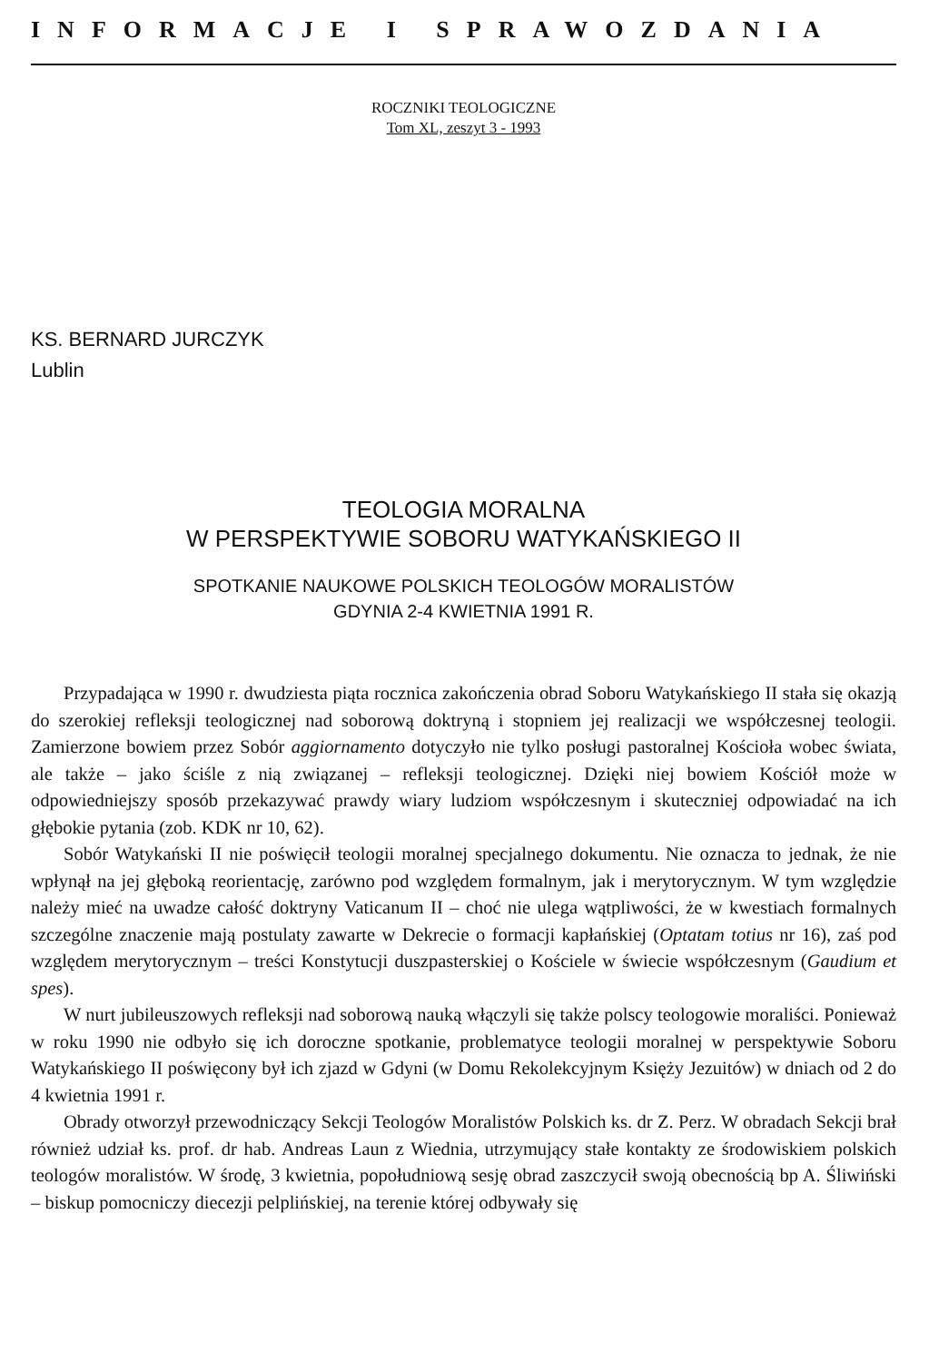INFORMACJE I SPRAWOZDANIA
ROCZNIKI TEOLOGICZNE
Tom XL, zeszyt 3 - 1993
KS. BERNARD JURCZYK
Lublin
TEOLOGIA MORALNA
W PERSPEKTYWIE SOBORU WATYKAŃSKIEGO II
SPOTKANIE NAUKOWE POLSKICH TEOLOGÓW MORALISTÓW
GDYNIA 2-4 KWIETNIA 1991 R.
Przypadająca w 1990 r. dwudziesta piąta rocznica zakończenia obrad Soboru Watykańskiego II stała się okazją do szerokiej refleksji teologicznej nad soborową doktryną i stopniem jej realizacji we współczesnej teologii. Zamierzone bowiem przez Sobór aggiornamento dotyczyło nie tylko posługi pastoralnej Kościoła wobec świata, ale także – jako ściśle z nią związanej – refleksji teologicznej. Dzięki niej bowiem Kościół może w odpowiedniejszy sposób przekazywać prawdy wiary ludziom współczesnym i skuteczniej odpowiadać na ich głębokie pytania (zob. KDK nr 10, 62).
Sobór Watykański II nie poświęcił teologii moralnej specjalnego dokumentu. Nie oznacza to jednak, że nie wpłynął na jej głęboką reorientację, zarówno pod względem formalnym, jak i merytorycznym. W tym względzie należy mieć na uwadze całość doktryny Vaticanum II – choć nie ulega wątpliwości, że w kwestiach formalnych szczególne znaczenie mają postulaty zawarte w Dekrecie o formacji kapłańskiej (Optatam totius nr 16), zaś pod względem merytorycznym – treści Konstytucji duszpasterskiej o Kościele w świecie współczesnym (Gaudium et spes).
W nurt jubileuszowych refleksji nad soborową nauką włączyli się także polscy teologowie moraliści. Ponieważ w roku 1990 nie odbyło się ich doroczne spotkanie, problematyce teologii moralnej w perspektywie Soboru Watykańskiego II poświęcony był ich zjazd w Gdyni (w Domu Rekolekcyjnym Księży Jezuitów) w dniach od 2 do 4 kwietnia 1991 r.
Obrady otworzył przewodniczący Sekcji Teologów Moralistów Polskich ks. dr Z. Perz. W obradach Sekcji brał również udział ks. prof. dr hab. Andreas Laun z Wiednia, utrzymujący stałe kontakty ze środowiskiem polskich teologów moralistów. W środę, 3 kwietnia, popołudniową sesję obrad zaszczycił swoją obecnością bp A. Śliwiński – biskup pomocniczy diecezji pelplińskiej, na terenie której odbywały się